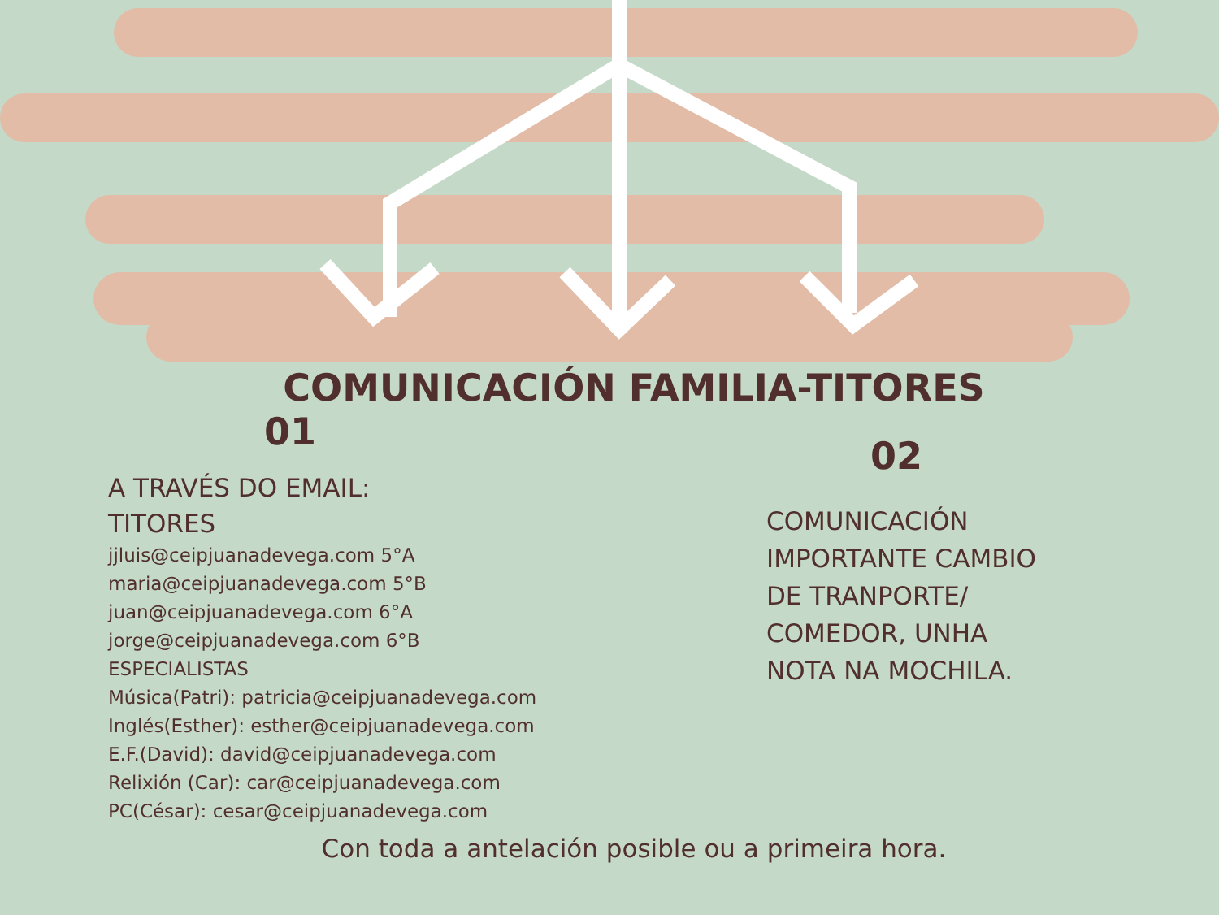COMUNICACIÓN FAMILIA-TITORES
01
A TRAVÉS DO EMAIL:
TITORES
jjluis@ceipjuanadevega.com 5°A
maria@ceipjuanadevega.com 5°B
juan@ceipjuanadevega.com 6°A
jorge@ceipjuanadevega.com 6°B
ESPECIALISTAS
Música(Patri): patricia@ceipjuanadevega.com
Inglés(Esther): esther@ceipjuanadevega.com
E.F.(David): david@ceipjuanadevega.com
Relixión (Car): car@ceipjuanadevega.com
PC(César): cesar@ceipjuanadevega.com
02
COMUNICACIÓN
IMPORTANTE CAMBIO
DE TRANPORTE/
COMEDOR, UNHA
NOTA NA MOCHILA.
Con toda a antelación posible ou a primeira hora.